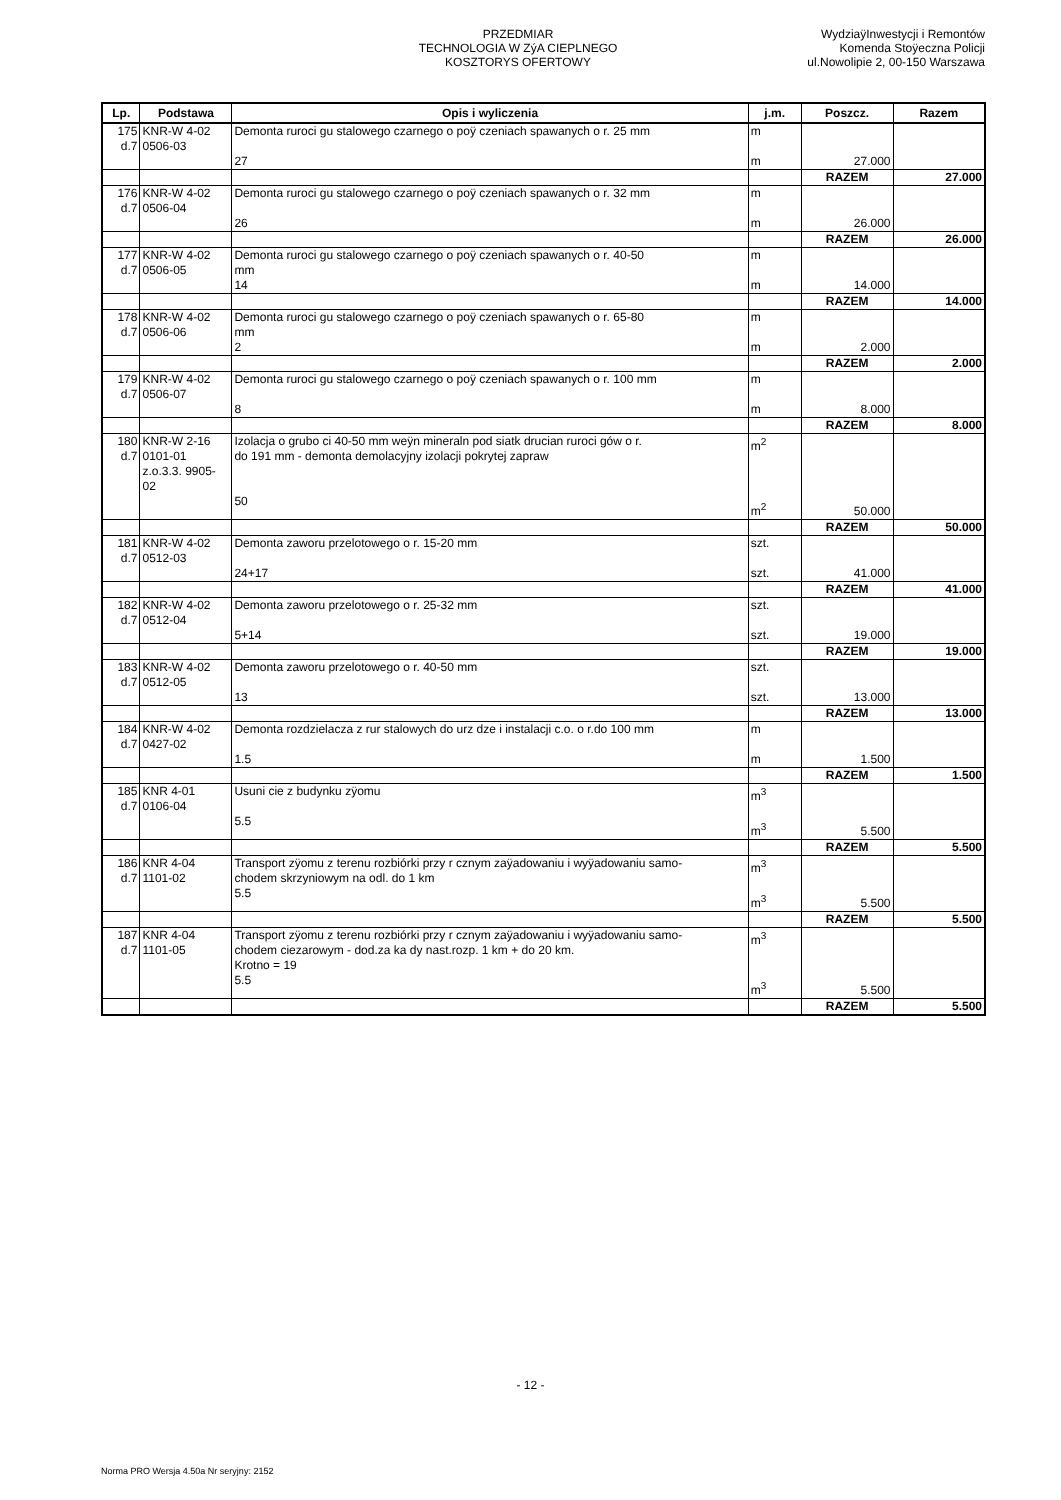PRZEDMIAR
TECHNOLOGIA W ZýA CIEPLNEGO
KOSZTORYS OFERTOWY
WydziaÿInwestycji i Remontów
Komenda Stoÿeczna Policji
ul.Nowolipie 2, 00-150 Warszawa
| Lp. | Podstawa | Opis i wyliczenia | j.m. | Poszcz. | Razem |
| --- | --- | --- | --- | --- | --- |
| 175 d.7 | KNR-W 4-02 0506-03 | Demonta ruroci gu stalowego czarnego o poÿ czeniach spawanych o r. 25 mm 27 | m m | 27.000 | |
| | | | | RAZEM | 27.000 |
| 176 d.7 | KNR-W 4-02 0506-04 | Demonta ruroci gu stalowego czarnego o poÿ czeniach spawanych o r. 32 mm 26 | m m | 26.000 | |
| | | | | RAZEM | 26.000 |
| 177 d.7 | KNR-W 4-02 0506-05 | Demonta ruroci gu stalowego czarnego o poÿ czeniach spawanych o r. 40-50 mm 14 | m m | 14.000 | |
| | | | | RAZEM | 14.000 |
| 178 d.7 | KNR-W 4-02 0506-06 | Demonta ruroci gu stalowego czarnego o poÿ czeniach spawanych o r. 65-80 mm 2 | m m | 2.000 | |
| | | | | RAZEM | 2.000 |
| 179 d.7 | KNR-W 4-02 0506-07 | Demonta ruroci gu stalowego czarnego o poÿ czeniach spawanych o r. 100 mm 8 | m m | 8.000 | |
| | | | | RAZEM | 8.000 |
| 180 d.7 | KNR-W 2-16 0101-01 z.o.3.3. 9905- 02 | Izolacja o grubo ci 40-50 mm weÿn mineraln pod siatk drucian ruroci gów o r. do 191 mm - demonta demolacyjny izolacji pokrytej zapraw 50 | m<sup>2</sup> m<sup>2</sup> | 50.000 | |
| | | | | RAZEM | 50.000 |
| 181 d.7 | KNR-W 4-02 0512-03 | Demonta zaworu przelotowego o r. 15-20 mm 24+17 | szt. szt. | 41.000 | |
| | | | | RAZEM | 41.000 |
| 182 d.7 | KNR-W 4-02 0512-04 | Demonta zaworu przelotowego o r. 25-32 mm 5+14 | szt. szt. | 19.000 | |
| | | | | RAZEM | 19.000 |
| 183 d.7 | KNR-W 4-02 0512-05 | Demonta zaworu przelotowego o r. 40-50 mm 13 | szt. szt. | 13.000 | |
| | | | | RAZEM | 13.000 |
| 184 d.7 | KNR-W 4-02 0427-02 | Demonta rozdzielacza z rur stalowych do urz dze i instalacji c.o. o r.do 100 mm 1.5 | m m | 1.500 | |
| | | | | RAZEM | 1.500 |
| 185 d.7 | KNR 4-01 0106-04 | Usuni cie z budynku zÿomu 5.5 | m<sup>3</sup> m<sup>3</sup> | 5.500 | |
| | | | | RAZEM | 5.500 |
| 186 d.7 | KNR 4-04 1101-02 | Transport zÿomu z terenu rozbiórki przy r cznym zaÿadowaniu i wyÿadowaniu samo- chodem skrzyniowym na odl. do 1 km 5.5 | m<sup>3</sup> m<sup>3</sup> | 5.500 | |
| | | | | RAZEM | 5.500 |
| 187 d.7 | KNR 4-04 1101-05 | Transport zÿomu z terenu rozbiórki przy r cznym zaÿadowaniu i wyÿadowaniu samo- chodem ciezarowym - dod.za ka dy nast.rozp. 1 km + do 20 km. Krotno = 19 5.5 | m<sup>3</sup> m<sup>3</sup> | 5.500 | |
| | | | | RAZEM | 5.500 |
- 12 -
Norma PRO Wersja 4.50a Nr seryjny: 2152